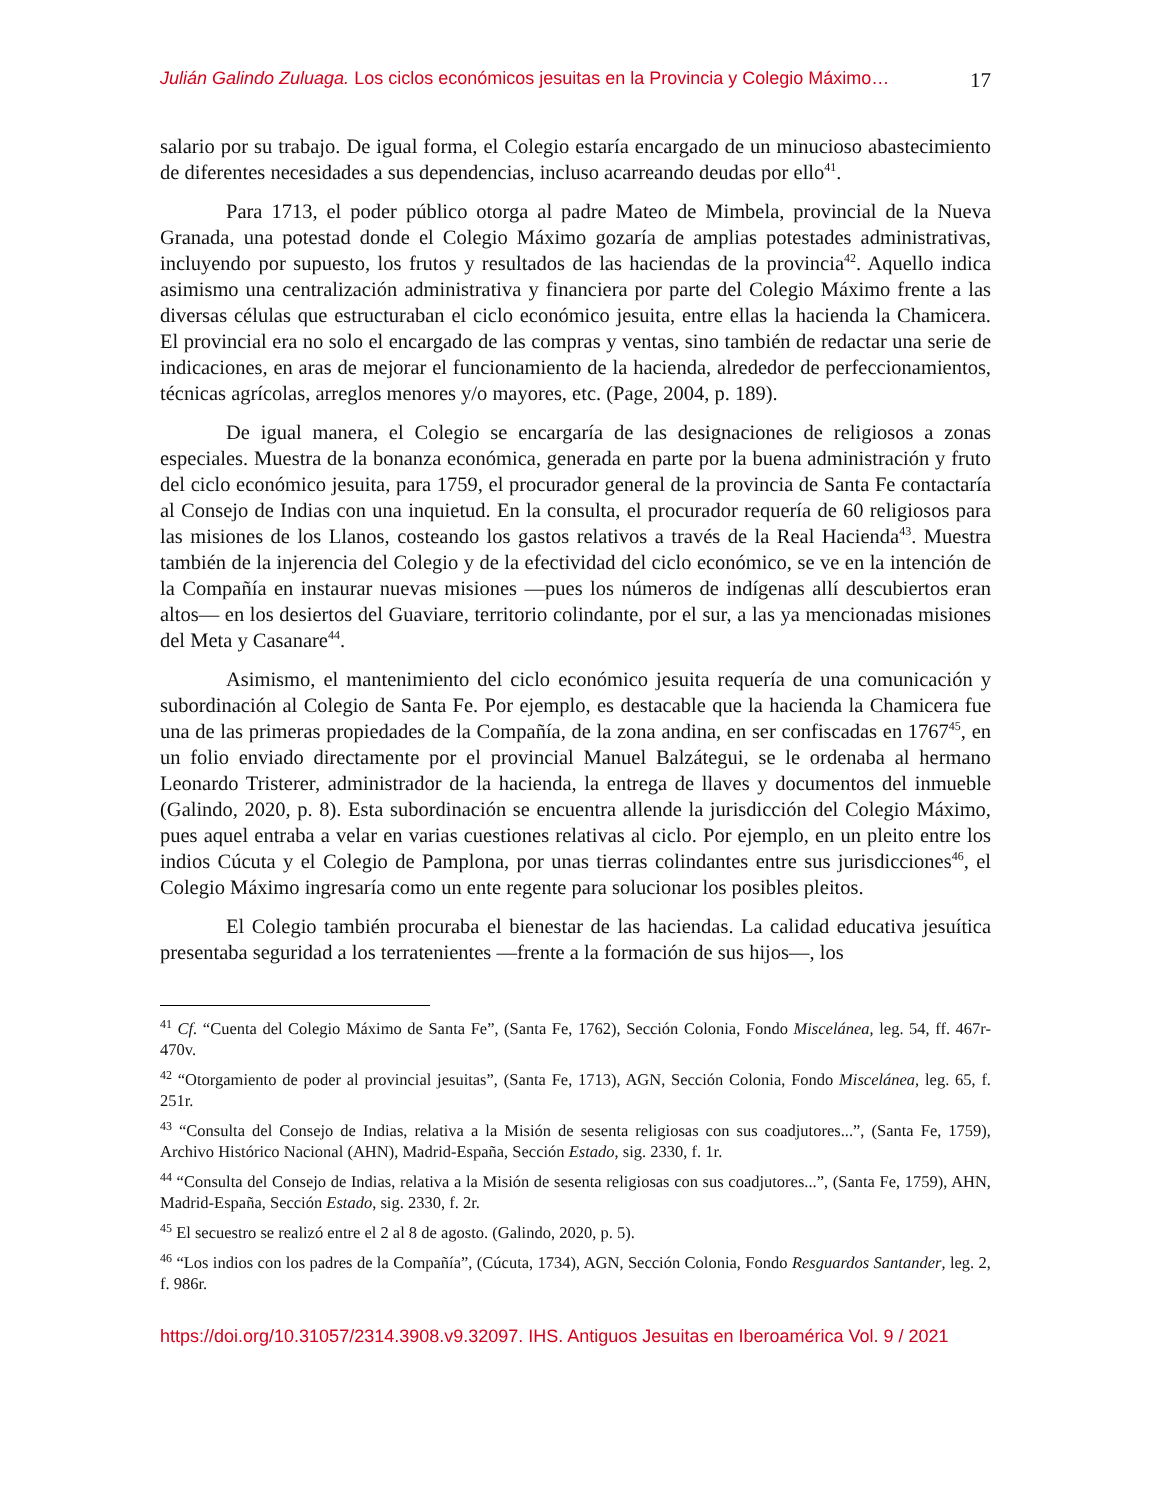Julián Galindo Zuluaga. Los ciclos económicos jesuitas en la Provincia y Colegio Máximo… 17
salario por su trabajo. De igual forma, el Colegio estaría encargado de un minucioso abastecimiento de diferentes necesidades a sus dependencias, incluso acarreando deudas por ello<sup>41</sup>.
Para 1713, el poder público otorga al padre Mateo de Mimbela, provincial de la Nueva Granada, una potestad donde el Colegio Máximo gozaría de amplias potestades administrativas, incluyendo por supuesto, los frutos y resultados de las haciendas de la provincia<sup>42</sup>. Aquello indica asimismo una centralización administrativa y financiera por parte del Colegio Máximo frente a las diversas células que estructuraban el ciclo económico jesuita, entre ellas la hacienda la Chamicera. El provincial era no solo el encargado de las compras y ventas, sino también de redactar una serie de indicaciones, en aras de mejorar el funcionamiento de la hacienda, alrededor de perfeccionamientos, técnicas agrícolas, arreglos menores y/o mayores, etc. (Page, 2004, p. 189).
De igual manera, el Colegio se encargaría de las designaciones de religiosos a zonas especiales. Muestra de la bonanza económica, generada en parte por la buena administración y fruto del ciclo económico jesuita, para 1759, el procurador general de la provincia de Santa Fe contactaría al Consejo de Indias con una inquietud. En la consulta, el procurador requería de 60 religiosos para las misiones de los Llanos, costeando los gastos relativos a través de la Real Hacienda<sup>43</sup>. Muestra también de la injerencia del Colegio y de la efectividad del ciclo económico, se ve en la intención de la Compañía en instaurar nuevas misiones —pues los números de indígenas allí descubiertos eran altos— en los desiertos del Guaviare, territorio colindante, por el sur, a las ya mencionadas misiones del Meta y Casanare<sup>44</sup>.
Asimismo, el mantenimiento del ciclo económico jesuita requería de una comunicación y subordinación al Colegio de Santa Fe. Por ejemplo, es destacable que la hacienda la Chamicera fue una de las primeras propiedades de la Compañía, de la zona andina, en ser confiscadas en 1767<sup>45</sup>, en un folio enviado directamente por el provincial Manuel Balzátegui, se le ordenaba al hermano Leonardo Tristerer, administrador de la hacienda, la entrega de llaves y documentos del inmueble (Galindo, 2020, p. 8). Esta subordinación se encuentra allende la jurisdicción del Colegio Máximo, pues aquel entraba a velar en varias cuestiones relativas al ciclo. Por ejemplo, en un pleito entre los indios Cúcuta y el Colegio de Pamplona, por unas tierras colindantes entre sus jurisdicciones<sup>46</sup>, el Colegio Máximo ingresaría como un ente regente para solucionar los posibles pleitos.
El Colegio también procuraba el bienestar de las haciendas. La calidad educativa jesuítica presentaba seguridad a los terratenientes —frente a la formación de sus hijos—, los
<sup>41</sup> Cf. “Cuenta del Colegio Máximo de Santa Fe”, (Santa Fe, 1762), Sección Colonia, Fondo Miscelánea, leg. 54, ff. 467r-470v.
<sup>42</sup> “Otorgamiento de poder al provincial jesuitas”, (Santa Fe, 1713), AGN, Sección Colonia, Fondo Miscelánea, leg. 65, f. 251r.
<sup>43</sup> “Consulta del Consejo de Indias, relativa a la Misión de sesenta religiosas con sus coadjutores...”, (Santa Fe, 1759), Archivo Histórico Nacional (AHN), Madrid-España, Sección Estado, sig. 2330, f. 1r.
<sup>44</sup> “Consulta del Consejo de Indias, relativa a la Misión de sesenta religiosas con sus coadjutores...”, (Santa Fe, 1759), AHN, Madrid-España, Sección Estado, sig. 2330, f. 2r.
<sup>45</sup> El secuestro se realizó entre el 2 al 8 de agosto. (Galindo, 2020, p. 5).
<sup>46</sup> “Los indios con los padres de la Compañía”, (Cúcuta, 1734), AGN, Sección Colonia, Fondo Resguardos Santander, leg. 2, f. 986r.
https://doi.org/10.31057/2314.3908.v9.32097. IHS. Antiguos Jesuitas en Iberoamérica Vol. 9 / 2021